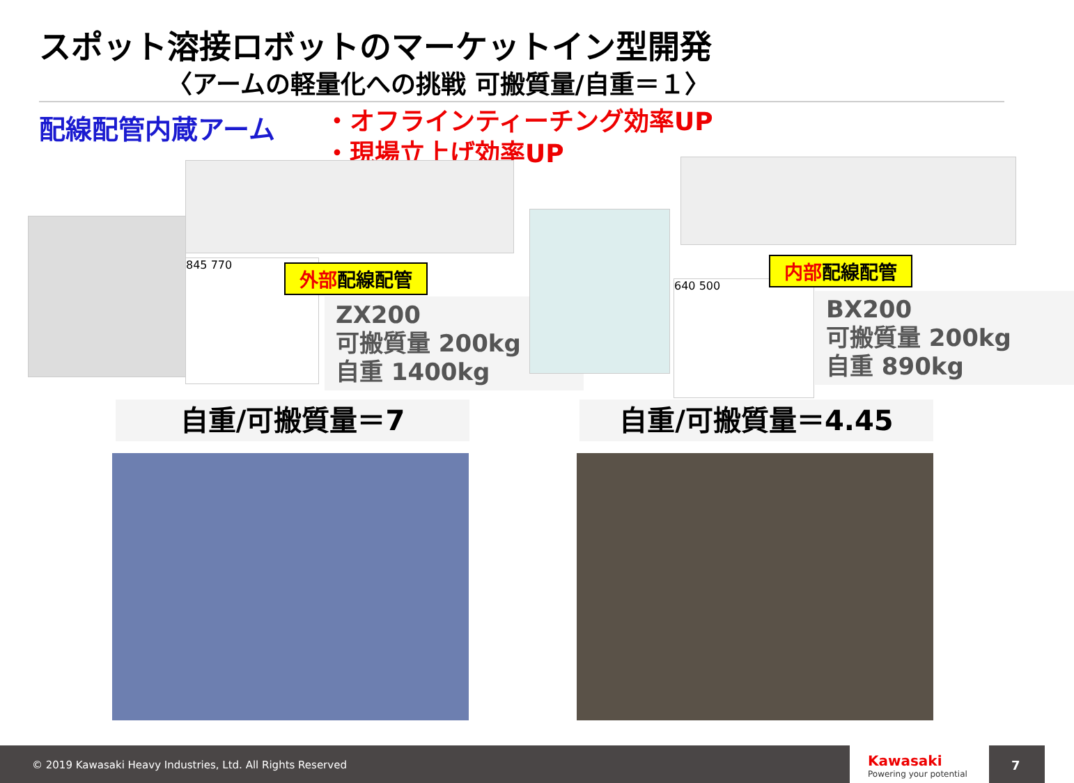スポット溶接ロボットのマーケットイン型開発
〈アームの軽量化への挑戦 可搬質量/自重＝１〉
配線配管内蔵アーム
・オフラインティーチング効率UP
・現場立上げ効率UP
845 770 外部配線配管
ZX200
可搬質量 200kg
自重 1400kg
640 500
内部配線配管
BX200
可搬質量 200kg
自重 890kg
自重/可搬質量＝7 自重/可搬質量＝4.45
© 2019 Kawasaki Heavy Industries, Ltd. All Rights Reserved
Kawasaki
Powering your potential
7